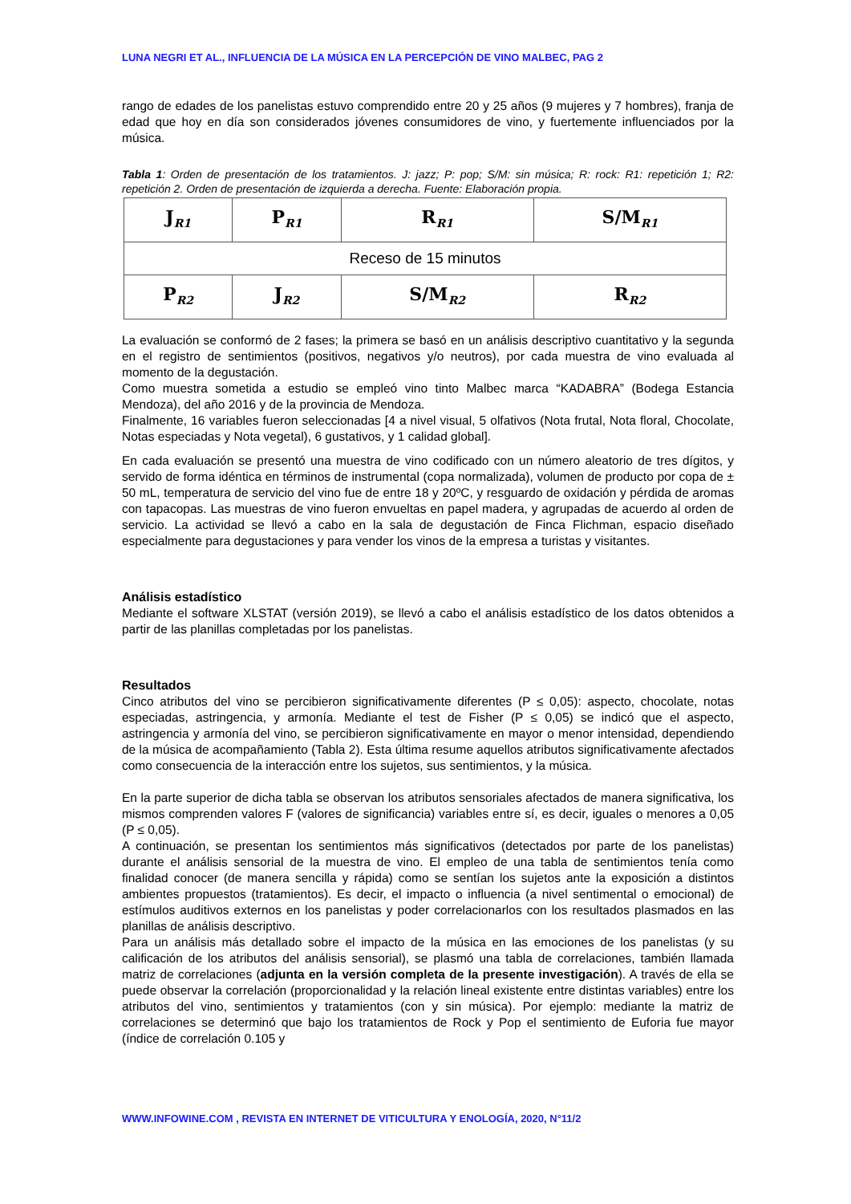LUNA NEGRI ET AL., INFLUENCIA DE LA MÚSICA EN LA PERCEPCIÓN DE VINO MALBEC, PAG 2
rango de edades de los panelistas estuvo comprendido entre 20 y 25 años (9 mujeres y 7 hombres), franja de edad que hoy en día son considerados jóvenes consumidores de vino, y fuertemente influenciados por la música.
Tabla 1: Orden de presentación de los tratamientos. J: jazz; P: pop; S/M: sin música; R: rock: R1: repetición 1; R2: repetición 2. Orden de presentación de izquierda a derecha. Fuente: Elaboración propia.
| J<sub>R1</sub> | P<sub>R1</sub> | R<sub>R1</sub> | S/M<sub>R1</sub> |
| Receso de 15 minutos | | | |
| P<sub>R2</sub> | J<sub>R2</sub> | S/M<sub>R2</sub> | R<sub>R2</sub> |
La evaluación se conformó de 2 fases; la primera se basó en un análisis descriptivo cuantitativo y la segunda en el registro de sentimientos (positivos, negativos y/o neutros), por cada muestra de vino evaluada al momento de la degustación.
Como muestra sometida a estudio se empleó vino tinto Malbec marca “KADABRA” (Bodega Estancia Mendoza), del año 2016 y de la provincia de Mendoza.
Finalmente, 16 variables fueron seleccionadas [4 a nivel visual, 5 olfativos (Nota frutal, Nota floral, Chocolate, Notas especiadas y Nota vegetal), 6 gustativos, y 1 calidad global].
En cada evaluación se presentó una muestra de vino codificado con un número aleatorio de tres dígitos, y servido de forma idéntica en términos de instrumental (copa normalizada), volumen de producto por copa de ± 50 mL, temperatura de servicio del vino fue de entre 18 y 20ºC, y resguardo de oxidación y pérdida de aromas con tapacopas. Las muestras de vino fueron envueltas en papel madera, y agrupadas de acuerdo al orden de servicio. La actividad se llevó a cabo en la sala de degustación de Finca Flichman, espacio diseñado especialmente para degustaciones y para vender los vinos de la empresa a turistas y visitantes.
Análisis estadístico
Mediante el software XLSTAT (versión 2019), se llevó a cabo el análisis estadístico de los datos obtenidos a partir de las planillas completadas por los panelistas.
Resultados
Cinco atributos del vino se percibieron significativamente diferentes (P ≤ 0,05): aspecto, chocolate, notas especiadas, astringencia, y armonía. Mediante el test de Fisher (P ≤ 0,05) se indicó que el aspecto, astringencia y armonía del vino, se percibieron significativamente en mayor o menor intensidad, dependiendo de la música de acompañamiento (Tabla 2). Esta última resume aquellos atributos significativamente afectados como consecuencia de la interacción entre los sujetos, sus sentimientos, y la música.
En la parte superior de dicha tabla se observan los atributos sensoriales afectados de manera significativa, los mismos comprenden valores F (valores de significancia) variables entre sí, es decir, iguales o menores a 0,05 (P ≤ 0,05).
A continuación, se presentan los sentimientos más significativos (detectados por parte de los panelistas) durante el análisis sensorial de la muestra de vino. El empleo de una tabla de sentimientos tenía como finalidad conocer (de manera sencilla y rápida) como se sentían los sujetos ante la exposición a distintos ambientes propuestos (tratamientos). Es decir, el impacto o influencia (a nivel sentimental o emocional) de estímulos auditivos externos en los panelistas y poder correlacionarlos con los resultados plasmados en las planillas de análisis descriptivo.
Para un análisis más detallado sobre el impacto de la música en las emociones de los panelistas (y su calificación de los atributos del análisis sensorial), se plasmó una tabla de correlaciones, también llamada matriz de correlaciones (adjunta en la versión completa de la presente investigación). A través de ella se puede observar la correlación (proporcionalidad y la relación lineal existente entre distintas variables) entre los atributos del vino, sentimientos y tratamientos (con y sin música). Por ejemplo: mediante la matriz de correlaciones se determinó que bajo los tratamientos de Rock y Pop el sentimiento de Euforia fue mayor (índice de correlación 0.105 y
WWW.INFOWINE.COM , REVISTA EN INTERNET DE VITICULTURA Y ENOLOGÍA, 2020, N°11/2